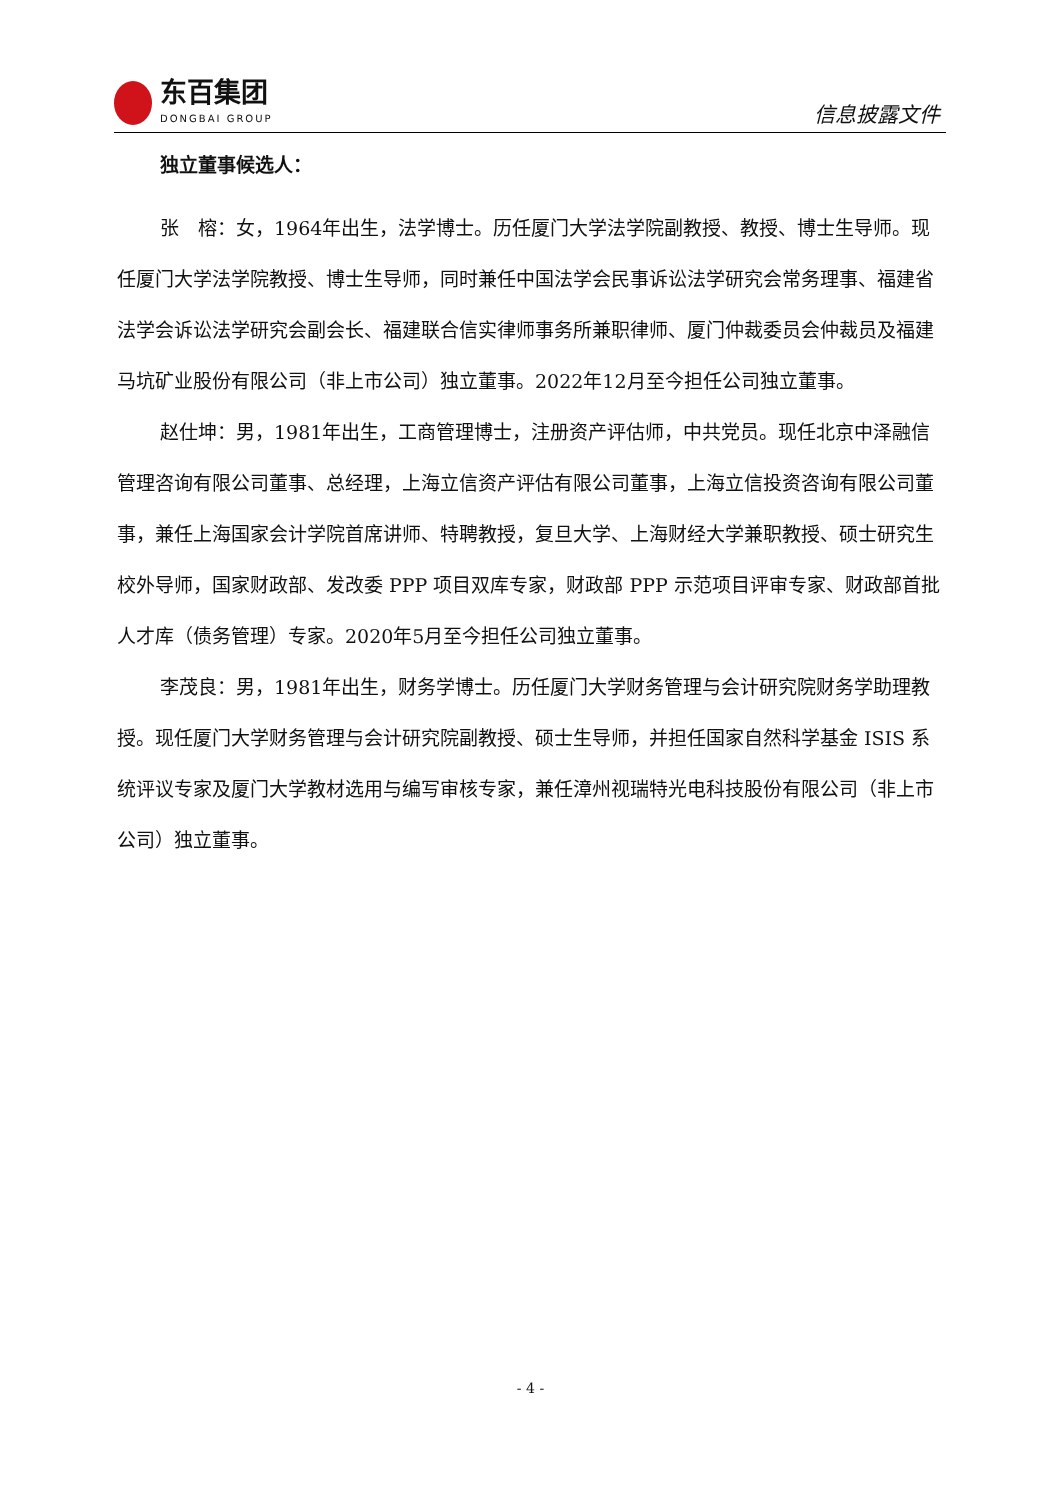东百集团
DONGBAI GROUP
信息披露文件
独立董事候选人：
张　榕：女，1964年出生，法学博士。历任厦门大学法学院副教授、教授、博士生导师。现任厦门大学法学院教授、博士生导师，同时兼任中国法学会民事诉讼法学研究会常务理事、福建省法学会诉讼法学研究会副会长、福建联合信实律师事务所兼职律师、厦门仲裁委员会仲裁员及福建马坑矿业股份有限公司（非上市公司）独立董事。2022年12月至今担任公司独立董事。
赵仕坤：男，1981年出生，工商管理博士，注册资产评估师，中共党员。现任北京中泽融信管理咨询有限公司董事、总经理，上海立信资产评估有限公司董事，上海立信投资咨询有限公司董事，兼任上海国家会计学院首席讲师、特聘教授，复旦大学、上海财经大学兼职教授、硕士研究生校外导师，国家财政部、发改委 PPP 项目双库专家，财政部 PPP 示范项目评审专家、财政部首批人才库（债务管理）专家。2020年5月至今担任公司独立董事。
李茂良：男，1981年出生，财务学博士。历任厦门大学财务管理与会计研究院财务学助理教授。现任厦门大学财务管理与会计研究院副教授、硕士生导师，并担任国家自然科学基金 ISIS 系统评议专家及厦门大学教材选用与编写审核专家，兼任漳州视瑞特光电科技股份有限公司（非上市公司）独立董事。
- 4 -